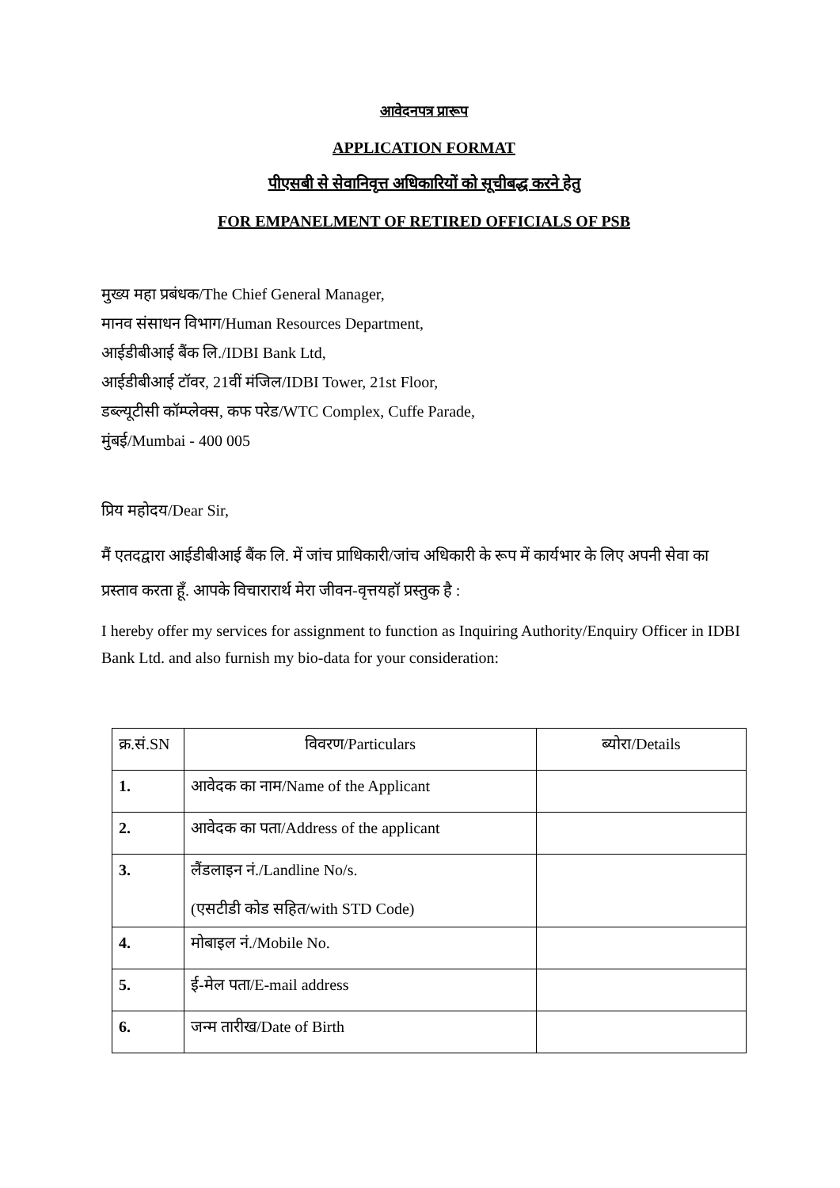आवेदनपत्र प्रारूप
APPLICATION FORMAT
पीएसबी से सेवानिवृत्त अधिकारियों को सूचीबद्ध करने हेतु
FOR EMPANELMENT OF RETIRED OFFICIALS OF PSB
मुख्य महा प्रबंधक/The Chief General Manager,
मानव संसाधन विभाग/Human Resources Department,
आईडीबीआई बैंक लि./IDBI Bank Ltd,
आईडीबीआई टॉवर, 21वीं मंजिल/IDBI Tower, 21st Floor,
डब्ल्यूटीसी कॉम्प्लेक्स, कफ परेड/WTC Complex, Cuffe Parade,
मुंबई/Mumbai - 400 005
प्रिय महोदय/Dear Sir,
मैं एतदद्वारा आईडीबीआई बैंक लि. में जांच प्राधिकारी/जांच अधिकारी के रूप में कार्यभार के लिए अपनी सेवा का प्रस्ताव करता हूँ. आपके विचारारार्थ मेरा जीवन-वृत्तयहॉ प्रस्तुक है :
I hereby offer my services for assignment to function as Inquiring Authority/Enquiry Officer in IDBI Bank Ltd. and also furnish my bio-data for your consideration:
| क्र.सं.SN | विवरण/Particulars | ब्योरा/Details |
| 1. | आवेदक का नाम/Name of the Applicant | |
| 2. | आवेदक का पता/Address of the applicant | |
| 3. | लैंडलाइन नं./Landline No/s. (एसटीडी कोड सहित/with STD Code) | |
| 4. | मोबाइल नं./Mobile No. | |
| 5. | ई-मेल पता/E-mail address | |
| 6. | जन्म तारीख/Date of Birth | |